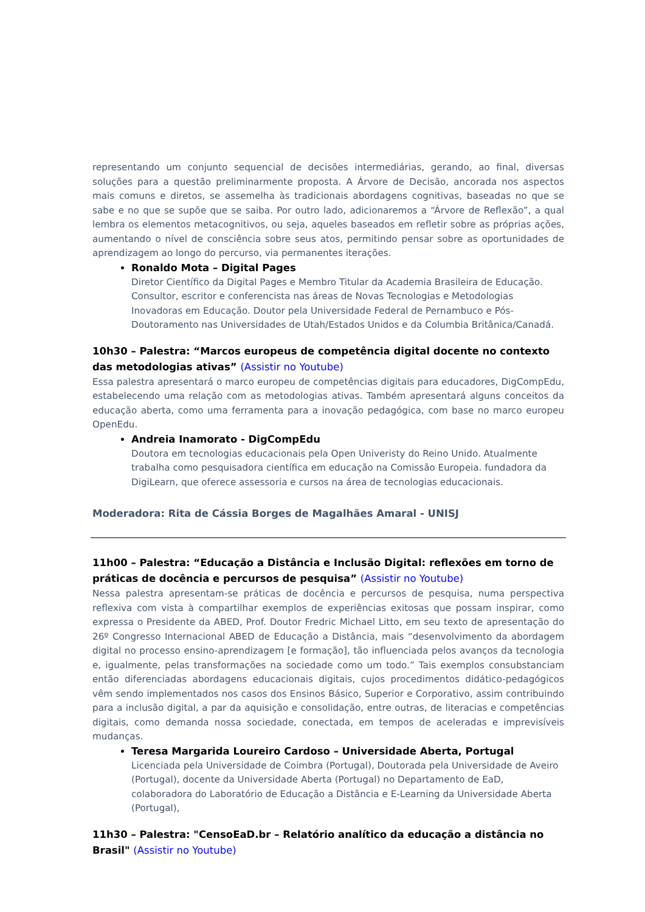representando um conjunto sequencial de decisões intermediárias, gerando, ao final, diversas soluções para a questão preliminarmente proposta. A Árvore de Decisão, ancorada nos aspectos mais comuns e diretos, se assemelha às tradicionais abordagens cognitivas, baseadas no que se sabe e no que se supõe que se saiba. Por outro lado, adicionaremos a “Árvore de Reflexão”, a qual lembra os elementos metacognitivos, ou seja, aqueles baseados em refletir sobre as próprias ações, aumentando o nível de consciência sobre seus atos, permitindo pensar sobre as oportunidades de aprendizagem ao longo do percurso, via permanentes iterações.
Ronaldo Mota – Digital Pages
Diretor Científico da Digital Pages e Membro Titular da Academia Brasileira de Educação. Consultor, escritor e conferencista nas áreas de Novas Tecnologias e Metodologias Inovadoras em Educação. Doutor pela Universidade Federal de Pernambuco e Pós-Doutoramento nas Universidades de Utah/Estados Unidos e da Columbia Britânica/Canadá.
10h30 – Palestra: “Marcos europeus de competência digital docente no contexto das metodologias ativas” (Assistir no Youtube)
Essa palestra apresentará o marco europeu de competências digitais para educadores, DigCompEdu, estabelecendo uma relação com as metodologias ativas. Também apresentará alguns conceitos da educação aberta, como uma ferramenta para a inovação pedagógica, com base no marco europeu OpenEdu.
Andreia Inamorato - DigCompEdu
Doutora em tecnologias educacionais pela Open Univeristy do Reino Unido. Atualmente trabalha como pesquisadora científica em educação na Comissão Europeia. fundadora da DigiLearn, que oferece assessoria e cursos na área de tecnologias educacionais.
Moderadora: Rita de Cássia Borges de Magalhães Amaral - UNISJ
11h00 – Palestra: “Educação a Distância e Inclusão Digital: reflexões em torno de práticas de docência e percursos de pesquisa” (Assistir no Youtube)
Nessa palestra apresentam-se práticas de docência e percursos de pesquisa, numa perspectiva reflexiva com vista à compartilhar exemplos de experiências exitosas que possam inspirar, como expressa o Presidente da ABED, Prof. Doutor Fredric Michael Litto, em seu texto de apresentação do 26º Congresso Internacional ABED de Educação a Distância, mais “desenvolvimento da abordagem digital no processo ensino-aprendizagem [e formação], tão influenciada pelos avanços da tecnologia e, igualmente, pelas transformações na sociedade como um todo.” Tais exemplos consubstanciam então diferenciadas abordagens educacionais digitais, cujos procedimentos didático-pedagógicos vêm sendo implementados nos casos dos Ensinos Básico, Superior e Corporativo, assim contribuindo para a inclusão digital, a par da aquisição e consolidação, entre outras, de literacias e competências digitais, como demanda nossa sociedade, conectada, em tempos de aceleradas e imprevisíveis mudanças.
Teresa Margarida Loureiro Cardoso – Universidade Aberta, Portugal
Licenciada pela Universidade de Coimbra (Portugal), Doutorada pela Universidade de Aveiro (Portugal), docente da Universidade Aberta (Portugal) no Departamento de EaD, colaboradora do Laboratório de Educação a Distância e E-Learning da Universidade Aberta (Portugal),
11h30 – Palestra: "CensoEaD.br – Relatório analítico da educação a distância no Brasil" (Assistir no Youtube)